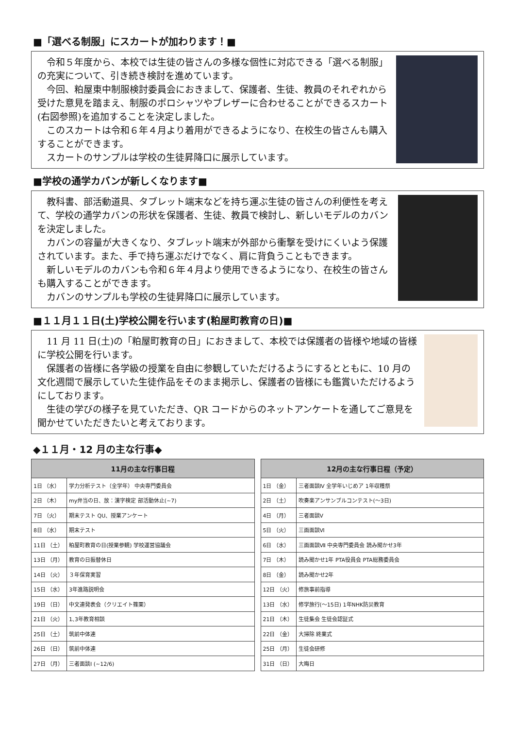■「選べる制服」にスカートが加わります！■
令和５年度から、本校では生徒の皆さんの多様な個性に対応できる「選べる制服」の充実について、引き続き検討を進めています。
今回、粕屋東中制服検討委員会におきまして、保護者、生徒、教員のそれぞれから受けた意見を踏まえ、制服のポロシャツやブレザーに合わせることができるスカート(右図参照)を追加することを決定しました。
このスカートは令和６年４月より着用ができるようになり、在校生の皆さんも購入することができます。
スカートのサンプルは学校の生徒昇降口に展示しています。
■学校の通学カバンが新しくなります■
教科書、部活動道具、タブレット端末などを持ち運ぶ生徒の皆さんの利便性を考えて、学校の通学カバンの形状を保護者、生徒、教員で検討し、新しいモデルのカバンを決定しました。
カバンの容量が大きくなり、タブレット端末が外部から衝撃を受けにくいよう保護されています。また、手で持ち運ぶだけでなく、肩に背負うこともできます。
新しいモデルのカバンも令和６年４月より使用できるようになり、在校生の皆さんも購入することができます。
カバンのサンプルも学校の生徒昇降口に展示しています。
■１１月１１日(土)学校公開を行います(粕屋町教育の日)■
11 月 11 日(土)の「粕屋町教育の日」におきまして、本校では保護者の皆様や地域の皆様に学校公開を行います。
保護者の皆様に各学級の授業を自由に参観していただけるようにするとともに、10 月の文化週間で展示していた生徒作品をそのまま掲示し、保護者の皆様にも鑑賞いただけるようにしております。
生徒の学びの様子を見ていただき、QR コードからのネットアンケートを通してご意見を聞かせていただきたいと考えております。
◆１１月・12 月の主な行事◆
| 11月の主な行事日程 | |
| --- | --- |
| 1日 （水） | 学力分析テスト（全学年） 中央専門委員会 |
| 2日 （木） | my弁当の日、放：漢字検定 部活動休止(~7) |
| 7日 （火） | 期末テスト QU、授業アンケート |
| 8日 （水） | 期末テスト |
| 11日 （土） | 粕屋町教育の日(授業参観) 学校運営協議会 |
| 13日 （月） | 教育の日振替休日 |
| 14日 （火） | ３年保育実習 |
| 15日 （水） | 3年進路説明会 |
| 19日 （日） | 中文連発表会（クリエイト篠栗） |
| 21日 （火） | 1､3年教育相談 |
| 25日 （土） | 筑前中体連 |
| 26日 （日） | 筑前中体連 |
| 27日 （月） | 三者面談Ⅰ (~12/6) |
| 12月の主な行事日程（予定） | |
| --- | --- |
| 1日 （金） | 三者面談Ⅳ 全学年いじめア 1年収穫祭 |
| 2日 （土） | 吹奏楽アンサンブルコンテスト(～3日) |
| 4日 （月） | 三者面談Ⅴ |
| 5日 （火） | 三面面談Ⅵ |
| 6日 （水） | 三面面談Ⅶ 中央専門委員会 読み聞かせ3年 |
| 7日 （木） | 読み聞かせ1年 PTA役員会 PTA総務委員会 |
| 8日 （金） | 読み聞かせ2年 |
| 12日 （火） | 修旅事前指導 |
| 13日 （水） | 修学旅行(～15日) 1年NHK防災教育 |
| 21日 （木） | 生徒集会 生徒会認証式 |
| 22日 （金） | 大掃除 終業式 |
| 25日 （月） | 生徒会研修 |
| 31日 （日） | 大晦日 |